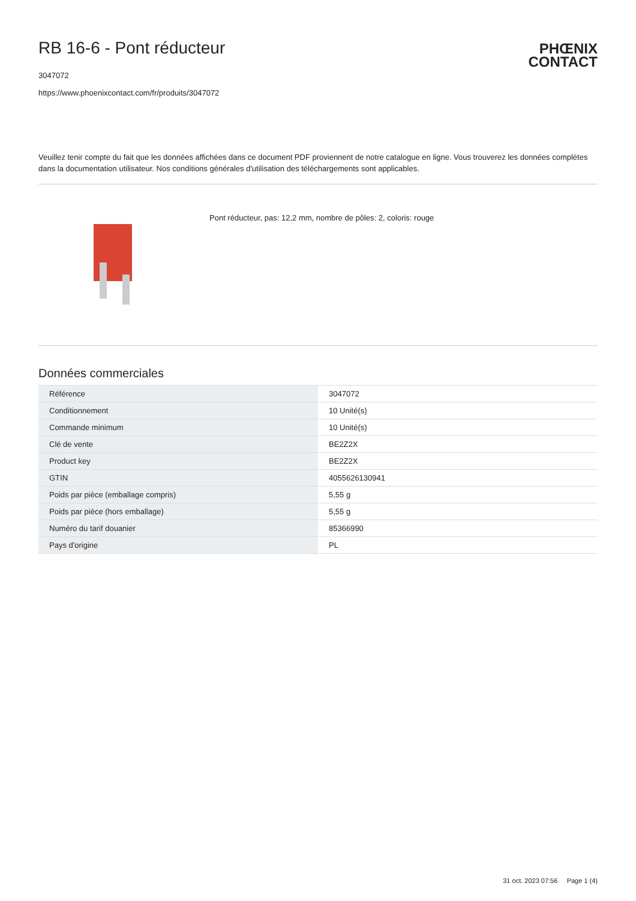RB 16-6 - Pont réducteur
PHŒNIX
CONTACT
3047072
https://www.phoenixcontact.com/fr/produits/3047072
Veuillez tenir compte du fait que les données affichées dans ce document PDF proviennent de notre catalogue en ligne. Vous trouverez les données complètes dans la documentation utilisateur. Nos conditions générales d'utilisation des téléchargements sont applicables.
Pont réducteur, pas: 12,2 mm, nombre de pôles: 2, coloris: rouge
Données commerciales
| Référence | 3047072 |
| Conditionnement | 10 Unité(s) |
| Commande minimum | 10 Unité(s) |
| Clé de vente | BE2Z2X |
| Product key | BE2Z2X |
| GTIN | 4055626130941 |
| Poids par pièce (emballage compris) | 5,55 g |
| Poids par pièce (hors emballage) | 5,55 g |
| Numéro du tarif douanier | 85366990 |
| Pays d'origine | PL |
31 oct. 2023 07:56 Page 1 (4)